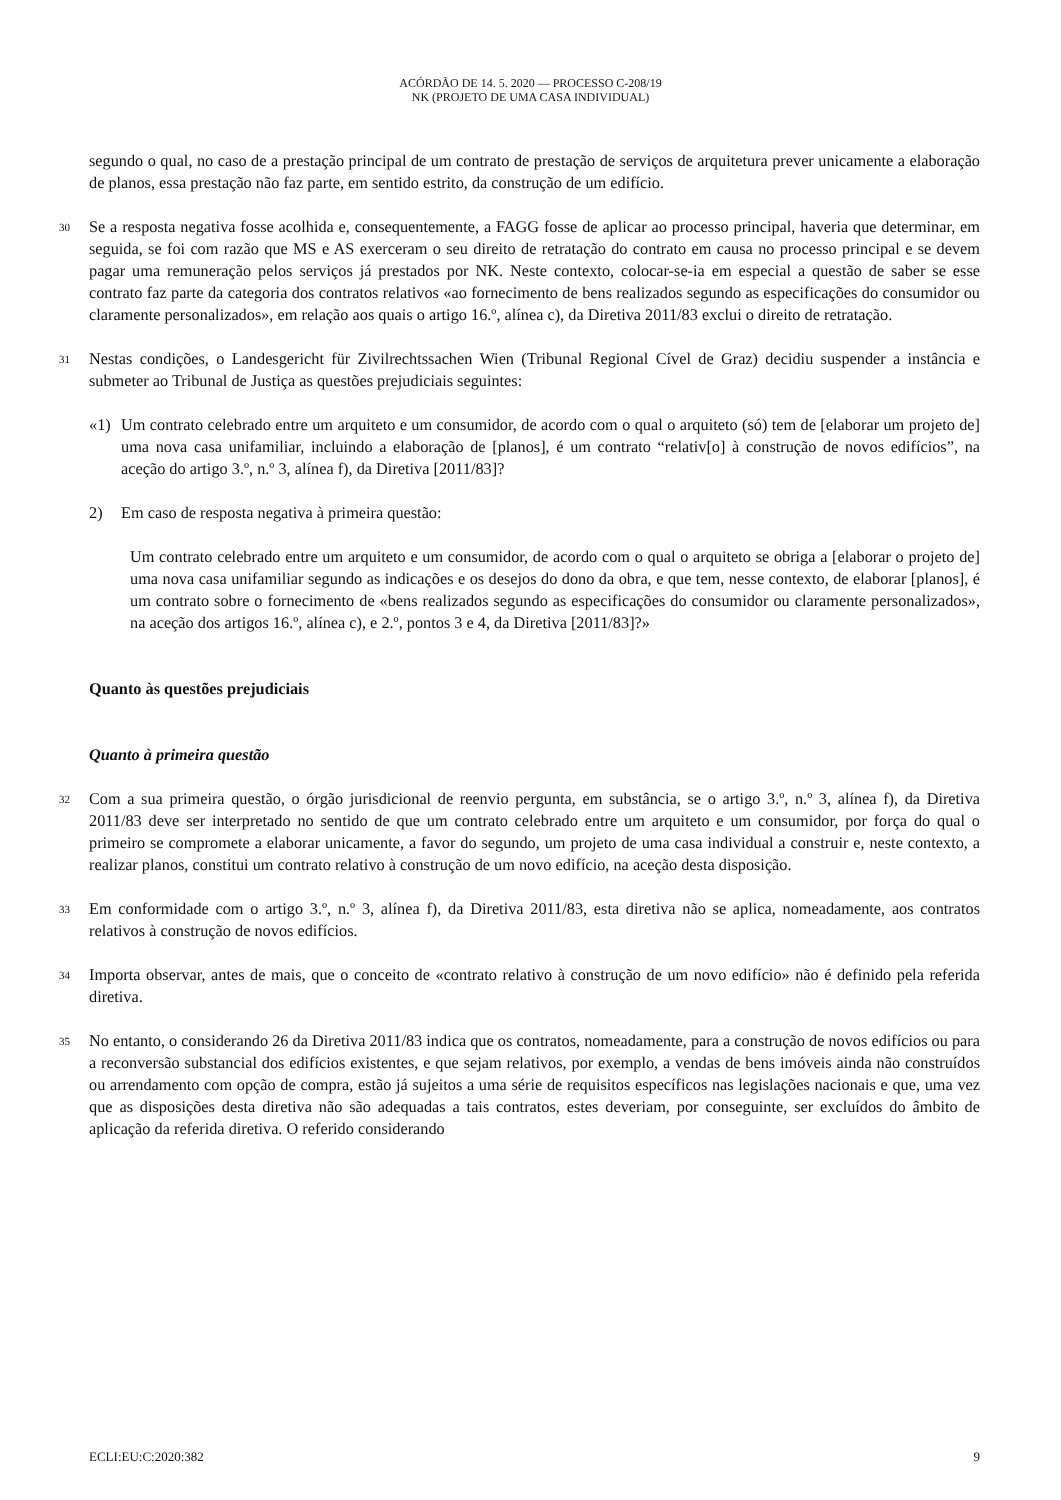ACÓRDÃO DE 14. 5. 2020 — PROCESSO C-208/19
NK (PROJETO DE UMA CASA INDIVIDUAL)
segundo o qual, no caso de a prestação principal de um contrato de prestação de serviços de arquitetura prever unicamente a elaboração de planos, essa prestação não faz parte, em sentido estrito, da construção de um edifício.
30 Se a resposta negativa fosse acolhida e, consequentemente, a FAGG fosse de aplicar ao processo principal, haveria que determinar, em seguida, se foi com razão que MS e AS exerceram o seu direito de retratação do contrato em causa no processo principal e se devem pagar uma remuneração pelos serviços já prestados por NK. Neste contexto, colocar-se-ia em especial a questão de saber se esse contrato faz parte da categoria dos contratos relativos «ao fornecimento de bens realizados segundo as especificações do consumidor ou claramente personalizados», em relação aos quais o artigo 16.º, alínea c), da Diretiva 2011/83 exclui o direito de retratação.
31 Nestas condições, o Landesgericht für Zivilrechtssachen Wien (Tribunal Regional Cível de Graz) decidiu suspender a instância e submeter ao Tribunal de Justiça as questões prejudiciais seguintes:
«1) Um contrato celebrado entre um arquiteto e um consumidor, de acordo com o qual o arquiteto (só) tem de [elaborar um projeto de] uma nova casa unifamiliar, incluindo a elaboração de [planos], é um contrato “relativ[o] à construção de novos edifícios”, na aceção do artigo 3.º, n.º 3, alínea f), da Diretiva [2011/83]?
2) Em caso de resposta negativa à primeira questão:
Um contrato celebrado entre um arquiteto e um consumidor, de acordo com o qual o arquiteto se obriga a [elaborar o projeto de] uma nova casa unifamiliar segundo as indicações e os desejos do dono da obra, e que tem, nesse contexto, de elaborar [planos], é um contrato sobre o fornecimento de «bens realizados segundo as especificações do consumidor ou claramente personalizados», na aceção dos artigos 16.º, alínea c), e 2.º, pontos 3 e 4, da Diretiva [2011/83]?»
Quanto às questões prejudiciais
Quanto à primeira questão
32 Com a sua primeira questão, o órgão jurisdicional de reenvio pergunta, em substância, se o artigo 3.º, n.º 3, alínea f), da Diretiva 2011/83 deve ser interpretado no sentido de que um contrato celebrado entre um arquiteto e um consumidor, por força do qual o primeiro se compromete a elaborar unicamente, a favor do segundo, um projeto de uma casa individual a construir e, neste contexto, a realizar planos, constitui um contrato relativo à construção de um novo edifício, na aceção desta disposição.
33 Em conformidade com o artigo 3.º, n.º 3, alínea f), da Diretiva 2011/83, esta diretiva não se aplica, nomeadamente, aos contratos relativos à construção de novos edifícios.
34 Importa observar, antes de mais, que o conceito de «contrato relativo à construção de um novo edifício» não é definido pela referida diretiva.
35 No entanto, o considerando 26 da Diretiva 2011/83 indica que os contratos, nomeadamente, para a construção de novos edifícios ou para a reconversão substancial dos edifícios existentes, e que sejam relativos, por exemplo, a vendas de bens imóveis ainda não construídos ou arrendamento com opção de compra, estão já sujeitos a uma série de requisitos específicos nas legislações nacionais e que, uma vez que as disposições desta diretiva não são adequadas a tais contratos, estes deveriam, por conseguinte, ser excluídos do âmbito de aplicação da referida diretiva. O referido considerando
ECLI:EU:C:2020:382 9